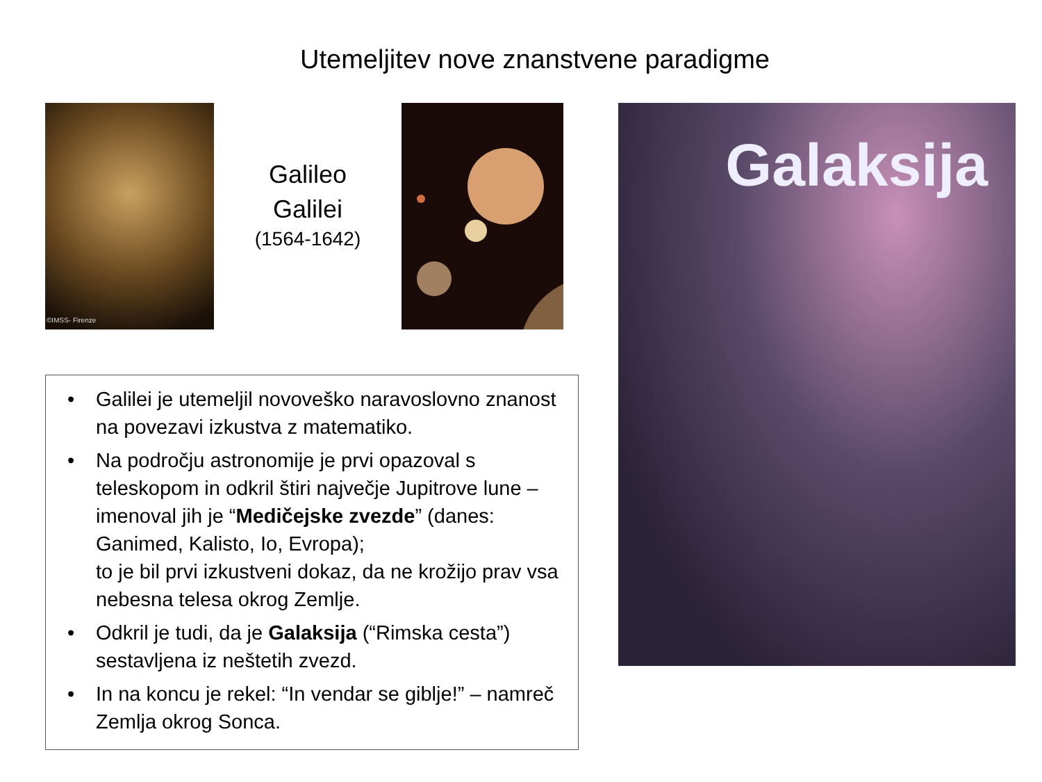Utemeljitev nove znanstvene paradigme
©IMSS- Firenze
Galileo
Galilei
(1564-1642)
• Galilei je utemeljil novoveško naravoslovno znanost na povezavi izkustva z matematiko.
• Na področju astronomije je prvi opazoval s teleskopom in odkril štiri največje Jupitrove lune – imenoval jih je “Medičejske zvezde” (danes: Ganimed, Kalisto, Io, Evropa);
to je bil prvi izkustveni dokaz, da ne krožijo prav vsa nebesna telesa okrog Zemlje.
• Odkril je tudi, da je Galaksija (“Rimska cesta”) sestavljena iz neštetih zvezd.
• In na koncu je rekel: “In vendar se giblje!” – namreč Zemlja okrog Sonca.
Galaksija